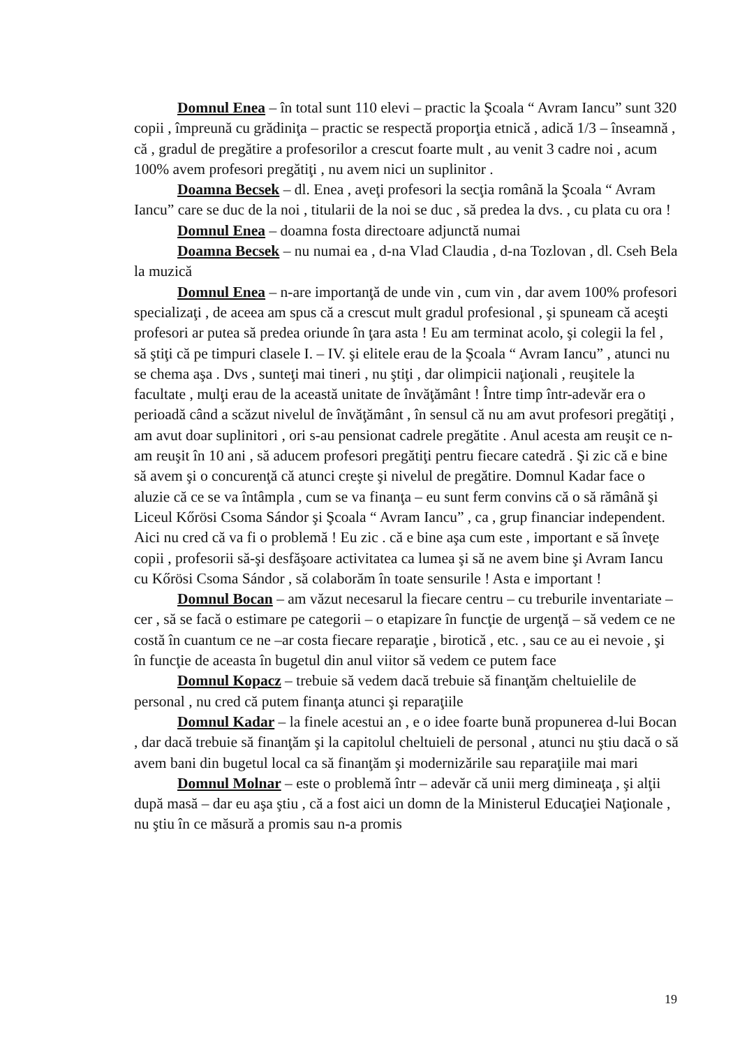Domnul Enea – în total sunt 110 elevi – practic la Şcoala “ Avram Iancu” sunt 320 copii , împreună cu grădiniţa – practic se respectă proporţia etnică , adică 1/3 – înseamnă , că , gradul de pregătire a profesorilor a crescut foarte mult , au venit 3 cadre noi , acum 100% avem profesori pregătiţi , nu avem nici un suplinitor .
Doamna Becsek – dl. Enea , aveţi profesori la secţia română la Şcoala “ Avram Iancu” care se duc de la noi , titularii de la noi se duc , să predea la dvs. , cu plata cu ora !
Domnul Enea – doamna fosta directoare adjunctă numai
Doamna Becsek – nu numai ea , d-na Vlad Claudia , d-na Tozlovan , dl. Cseh Bela la muzică
Domnul Enea – n-are importanţă de unde vin , cum vin , dar avem 100% profesori specializaţi , de aceea am spus că a crescut mult gradul profesional , şi spuneam că aceşti profesori ar putea să predea oriunde în ţara asta ! Eu am terminat acolo, şi colegii la fel , să ştiţi că pe timpuri clasele I. – IV. şi elitele erau de la Şcoala “ Avram Iancu” , atunci nu se chema aşa . Dvs , sunteţi mai tineri , nu ştiţi , dar olimpicii naţionali , reuşitele la facultate , mulţi erau de la această unitate de învăţământ ! Între timp într-adevăr era o perioadă când a scăzut nivelul de învăţământ , în sensul că nu am avut profesori pregătiţi , am avut doar suplinitori , ori s-au pensionat cadrele pregătite . Anul acesta am reuşit ce n-am reuşit în 10 ani , să aducem profesori pregătiţi pentru fiecare catedră . Şi zic că e bine să avem şi o concurenţă că atunci creşte şi nivelul de pregătire. Domnul Kadar face o aluzie că ce se va întâmpla , cum se va finanţa – eu sunt ferm convins că o să rămână şi Liceul Kőrösi Csoma Sándor şi Şcoala “ Avram Iancu” , ca , grup financiar independent. Aici nu cred că va fi o problemă ! Eu zic . că e bine aşa cum este , important e să înveţe copii , profesorii să-şi desfăşoare activitatea ca lumea şi să ne avem bine şi Avram Iancu cu Kőrösi Csoma Sándor , să colaborăm în toate sensurile ! Asta e important !
Domnul Bocan – am văzut necesarul la fiecare centru – cu treburile inventariate – cer , să se facă o estimare pe categorii – o etapizare în funcţie de urgenţă – să vedem ce ne costă în cuantum ce ne –ar costa fiecare reparaţie , birotică , etc. , sau ce au ei nevoie , şi în funcţie de aceasta în bugetul din anul viitor să vedem ce putem face
Domnul Kopacz – trebuie să vedem dacă trebuie să finanţăm cheltuielile de personal , nu cred că putem finanţa atunci şi reparaţiile
Domnul Kadar – la finele acestui an , e o idee foarte bună propunerea d-lui Bocan , dar dacă trebuie să finanţăm şi la capitolul cheltuieli de personal , atunci nu ştiu dacă o să avem bani din bugetul local ca să finanţăm şi modernizările sau reparaţiile mai mari
Domnul Molnar – este o problemă într – adevăr că unii merg dimineaţa , şi alţii după masă – dar eu aşa ştiu , că a fost aici un domn de la Ministerul Educaţiei Naţionale , nu ştiu în ce măsură a promis sau n-a promis
19